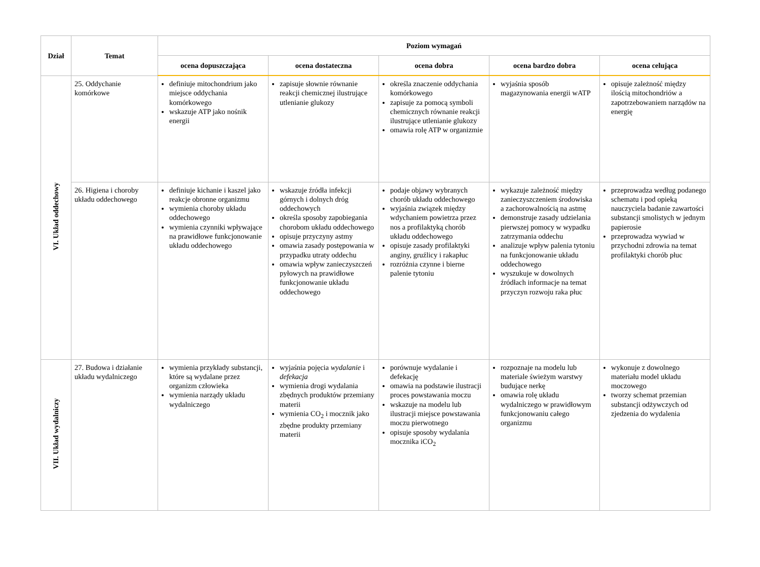| Dział | Temat | Poziom wymagań | | | | |
| --- | --- | --- | --- | --- | --- | --- |
| | | ocena dopuszczająca | ocena dostateczna | ocena dobra | ocena bardzo dobra | ocena celująca |
| VI. Układ oddechowy | 25. Oddychanie komórkowe | definiuje mitochondrium jako miejsce oddychania komórkowego wskazuje ATP jako nośnik energii | zapisuje słownie równanie reakcji chemicznej ilustrujące utlenianie glukozy | określa znaczenie oddychania komórkowego zapisuje za pomocą symboli chemicznych równanie reakcji ilustrujące utlenianie glukozy omawia rolę ATP w organizmie | wyjaśnia sposób magazynowania energii wATP | opisuje zależność między ilością mitochondriów a zapotrzebowaniem narządów na energię |
| | 26. Higiena i choroby układu oddechowego | definiuje kichanie i kaszel jako reakcje obronne organizmu wymienia choroby układu oddechowego wymienia czynniki wpływające na prawidłowe funkcjonowanie układu oddechowego | wskazuje źródła infekcji górnych i dolnych dróg oddechowych określa sposoby zapobiegania chorobom układu oddechowego opisuje przyczyny astmy omawia zasady postępowania w przypadku utraty oddechu omawia wpływ zanieczyszczeń pyłowych na prawidłowe funkcjonowanie układu oddechowego | podaje objawy wybranych chorób układu oddechowego wyjaśnia związek między wdychaniem powietrza przez nos a profilaktyką chorób układu oddechowego opisuje zasady profilaktyki anginy, gruźlicy i rakapłuc rozróżnia czynne i bierne palenie tytoniu | wykazuje zależność między zanieczyszczeniem środowiska a zachorowalnością na astmę demonstruje zasady udzielania pierwszej pomocy w wypadku zatrzymania oddechu analizuje wpływ palenia tytoniu na funkcjonowanie układu oddechowego wyszukuje w dowolnych źródłach informacje na temat przyczyn rozwoju raka płuc | przeprowadza według podanego schematu i pod opieką nauczyciela badanie zawartości substancji smolistych w jednym papierosie przeprowadza wywiad w przychodni zdrowia na temat profilaktyki chorób płuc |
| VII. Układ wydalniczy | 27. Budowa i działanie układu wydalniczego | wymienia przykłady substancji, które są wydalane przez organizm człowieka wymienia narządy układu wydalniczego | wyjaśnia pojęcia wydalanie i defekacja wymienia drogi wydalania zbędnych produktów przemiany materii wymienia CO<sub>2</sub> i mocznik jako zbędne produkty przemiany materii | porównuje wydalanie i defekację omawia na podstawie ilustracji proces powstawania moczu wskazuje na modelu lub ilustracji miejsce powstawania moczu pierwotnego opisuje sposoby wydalania mocznika iCO<sub>2</sub> | rozpoznaje na modelu lub materiale świeżym warstwy budujące nerkę omawia rolę układu wydalniczego w prawidłowym funkcjonowaniu całego organizmu | wykonuje z dowolnego materiału model układu moczowego tworzy schemat przemian substancji odżywczych od zjedzenia do wydalenia |